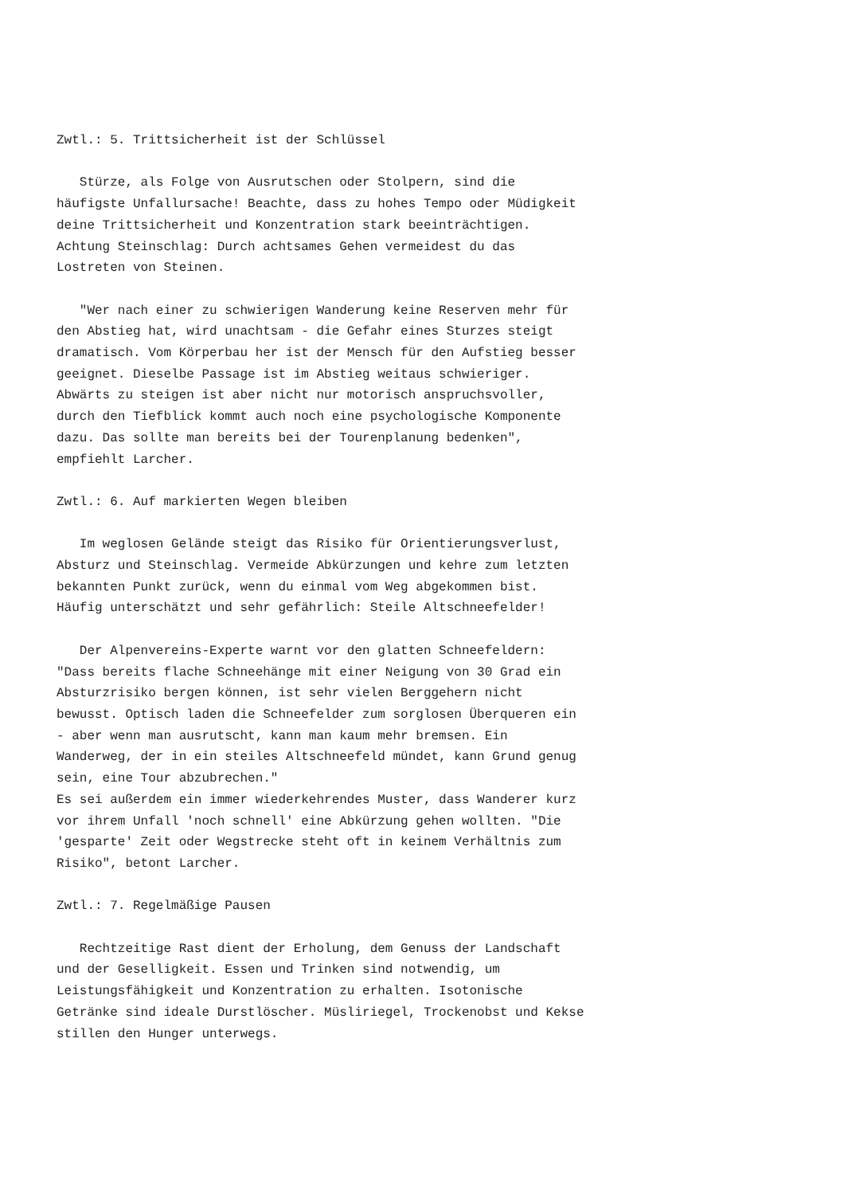Zwtl.: 5. Trittsicherheit ist der Schlüssel Stürze, als Folge von Ausrutschen oder Stolpern, sind die häufigste Unfallursache! Beachte, dass zu hohes Tempo oder Müdigkeit deine Trittsicherheit und Konzentration stark beeinträchtigen. Achtung Steinschlag: Durch achtsames Gehen vermeidest du das Lostreten von Steinen. "Wer nach einer zu schwierigen Wanderung keine Reserven mehr für den Abstieg hat, wird unachtsam - die Gefahr eines Sturzes steigt dramatisch. Vom Körperbau her ist der Mensch für den Aufstieg besser geeignet. Dieselbe Passage ist im Abstieg weitaus schwieriger. Abwärts zu steigen ist aber nicht nur motorisch anspruchsvoller, durch den Tiefblick kommt auch noch eine psychologische Komponente dazu. Das sollte man bereits bei der Tourenplanung bedenken", empfiehlt Larcher. Zwtl.: 6. Auf markierten Wegen bleiben Im weglosen Gelände steigt das Risiko für Orientierungsverlust, Absturz und Steinschlag. Vermeide Abkürzungen und kehre zum letzten bekannten Punkt zurück, wenn du einmal vom Weg abgekommen bist. Häufig unterschätzt und sehr gefährlich: Steile Altschneefelder! Der Alpenvereins-Experte warnt vor den glatten Schneefeldern: "Dass bereits flache Schneehänge mit einer Neigung von 30 Grad ein Absturzrisiko bergen können, ist sehr vielen Berggehern nicht bewusst. Optisch laden die Schneefelder zum sorglosen Überqueren ein - aber wenn man ausrutscht, kann man kaum mehr bremsen. Ein Wanderweg, der in ein steiles Altschneefeld mündet, kann Grund genug sein, eine Tour abzubrechen." Es sei außerdem ein immer wiederkehrendes Muster, dass Wanderer kurz vor ihrem Unfall 'noch schnell' eine Abkürzung gehen wollten. "Die 'gesparte' Zeit oder Wegstrecke steht oft in keinem Verhältnis zum Risiko", betont Larcher. Zwtl.: 7. Regelmäßige Pausen Rechtzeitige Rast dient der Erholung, dem Genuss der Landschaft und der Geselligkeit. Essen und Trinken sind notwendig, um Leistungsfähigkeit und Konzentration zu erhalten. Isotonische Getränke sind ideale Durstlöscher. Müsliriegel, Trockenobst und Kekse stillen den Hunger unterwegs.